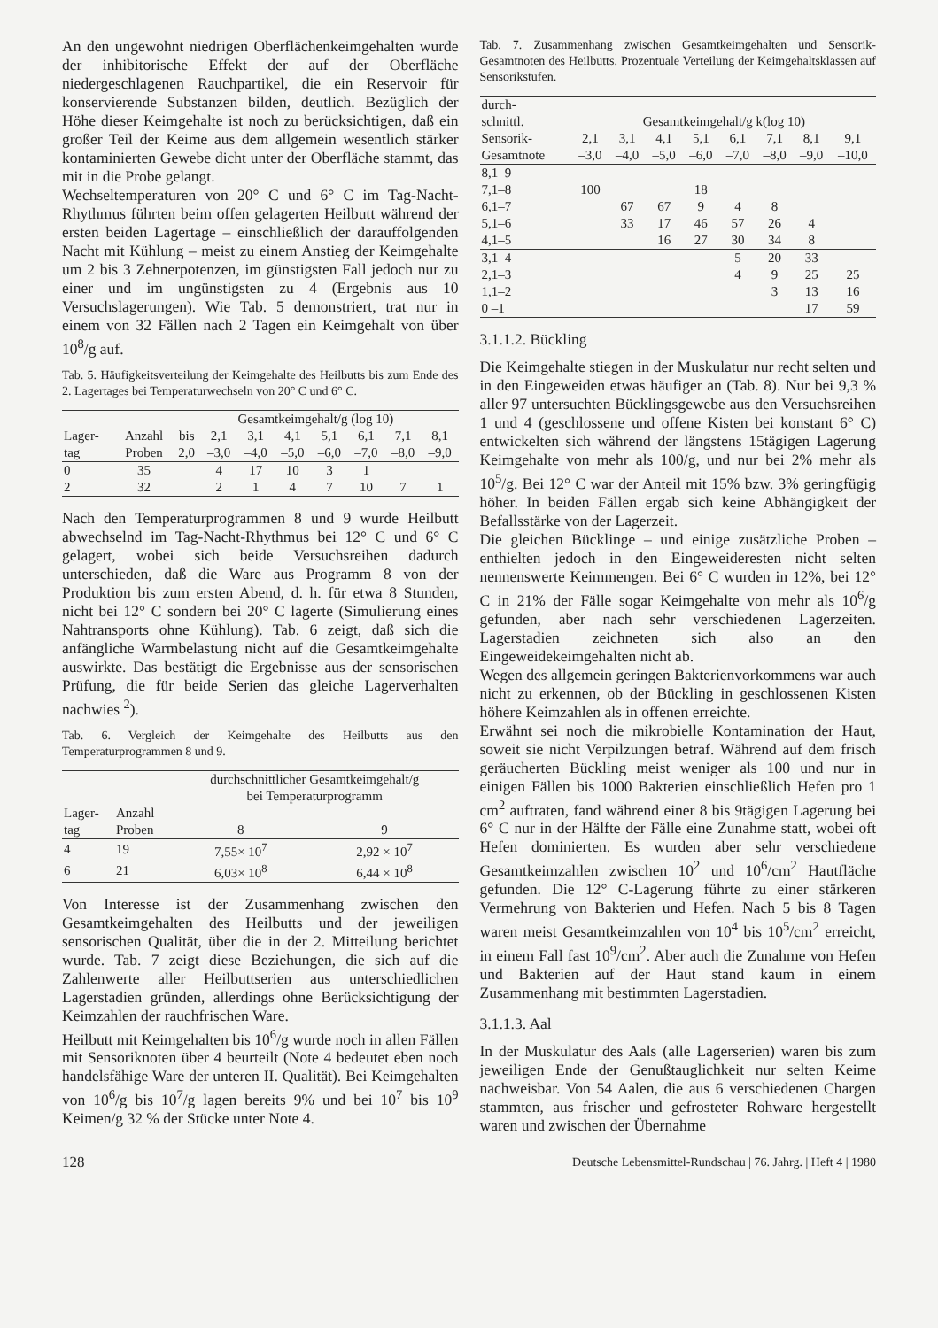An den ungewohnt niedrigen Oberflächenkeimgehalten wurde der inhibitorische Effekt der auf der Oberfläche niedergeschlagenen Rauchpartikel, die ein Reservoir für konservierende Substanzen bilden, deutlich. Bezüglich der Höhe dieser Keimgehalte ist noch zu berücksichtigen, daß ein großer Teil der Keime aus dem allgemein wesentlich stärker kontaminierten Gewebe dicht unter der Oberfläche stammt, das mit in die Probe gelangt.
Wechseltemperaturen von 20° C und 6° C im Tag-Nacht-Rhythmus führten beim offen gelagerten Heilbutt während der ersten beiden Lagertage – einschließlich der darauffolgenden Nacht mit Kühlung – meist zu einem Anstieg der Keimgehalte um 2 bis 3 Zehnerpotenzen, im günstigsten Fall jedoch nur zu einer und im ungünstigsten zu 4 (Ergebnis aus 10 Versuchslagerungen). Wie Tab. 5 demonstriert, trat nur in einem von 32 Fällen nach 2 Tagen ein Keimgehalt von über 10<sup>8</sup>/g auf.
Tab. 5. Häufigkeitsverteilung der Keimgehalte des Heilbutts bis zum Ende des 2. Lagertages bei Temperaturwechseln von 20° C und 6° C.
| | | Gesamtkeimgehalt/g (log 10) | | | | | | | |
| --- | --- | --- | --- | --- | --- | --- | --- | --- | --- |
| Lager- tag | Anzahl Proben | bis 2,0 | 2,1 –3,0 | 3,1 –4,0 | 4,1 –5,0 | 5,1 –6,0 | 6,1 –7,0 | 7,1 –8,0 | 8,1 –9,0 |
| 0 | 35 | | 4 | 17 | 10 | 3 | 1 | | |
| 2 | 32 | | 2 | 1 | 4 | 7 | 10 | 7 | 1 |
Nach den Temperaturprogrammen 8 und 9 wurde Heilbutt abwechselnd im Tag-Nacht-Rhythmus bei 12° C und 6° C gelagert, wobei sich beide Versuchsreihen dadurch unterschieden, daß die Ware aus Programm 8 von der Produktion bis zum ersten Abend, d. h. für etwa 8 Stunden, nicht bei 12° C sondern bei 20° C lagerte (Simulierung eines Nahtransports ohne Kühlung). Tab. 6 zeigt, daß sich die anfängliche Warmbelastung nicht auf die Gesamtkeimgehalte auswirkte. Das bestätigt die Ergebnisse aus der sensorischen Prüfung, die für beide Serien das gleiche Lagerverhalten nachwies <sup>2</sup>).
Tab. 6. Vergleich der Keimgehalte des Heilbutts aus den Temperaturprogrammen 8 und 9.
| | | durchschnittlicher Gesamtkeimgehalt/g bei Temperaturprogramm | |
| --- | --- | --- | --- |
| Lager- tag | Anzahl Proben | 8 | 9 |
| 4 | 19 | 7,55× 10<sup>7</sup> | 2,92 × 10<sup>7</sup> |
| 6 | 21 | 6,03× 10<sup>8</sup> | 6,44 × 10<sup>8</sup> |
Von Interesse ist der Zusammenhang zwischen den Gesamtkeimgehalten des Heilbutts und der jeweiligen sensorischen Qualität, über die in der 2. Mitteilung berichtet wurde. Tab. 7 zeigt diese Beziehungen, die sich auf die Zahlenwerte aller Heilbuttserien aus unterschiedlichen Lagerstadien gründen, allerdings ohne Berücksichtigung der Keimzahlen der rauchfrischen Ware.
Heilbutt mit Keimgehalten bis 10<sup>6</sup>/g wurde noch in allen Fällen mit Sensoriknoten über 4 beurteilt (Note 4 bedeutet eben noch handelsfähige Ware der unteren II. Qualität). Bei Keimgehalten von 10<sup>6</sup>/g bis 10<sup>7</sup>/g lagen bereits 9% und bei 10<sup>7</sup> bis 10<sup>9</sup> Keimen/g 32 % der Stücke unter Note 4.
Tab. 7. Zusammenhang zwischen Gesamtkeimgehalten und Sensorik-Gesamtnoten des Heilbutts. Prozentuale Verteilung der Keimgehaltsklassen auf Sensorikstufen.
| durch- schnittl. | Gesamtkeimgehalt/g k(log 10) | | | | | | | |
| --- | --- | --- | --- | --- | --- | --- | --- | --- |
| Sensorik- Gesamtnote | 2,1 –3,0 | 3,1 –4,0 | 4,1 –5,0 | 5,1 –6,0 | 6,1 –7,0 | 7,1 –8,0 | 8,1 –9,0 | 9,1 –10,0 |
| 8,1–9 | | | | | | | | |
| 7,1–8 | 100 | | | 18 | | | | |
| 6,1–7 | | 67 | 67 | 9 | 4 | 8 | | |
| 5,1–6 | | 33 | 17 | 46 | 57 | 26 | 4 | |
| 4,1–5 | | | 16 | 27 | 30 | 34 | 8 | |
| 3,1–4 | | | | | 5 | 20 | 33 | |
| 2,1–3 | | | | | 4 | 9 | 25 | 25 |
| 1,1–2 | | | | | | 3 | 13 | 16 |
| 0 –1 | | | | | | | 17 | 59 |
3.1.1.2. Bückling
Die Keimgehalte stiegen in der Muskulatur nur recht selten und in den Eingeweiden etwas häufiger an (Tab. 8). Nur bei 9,3 % aller 97 untersuchten Bücklingsgewebe aus den Versuchsreihen 1 und 4 (geschlossene und offene Kisten bei konstant 6° C) entwickelten sich während der längstens 15tägigen Lagerung Keimgehalte von mehr als 100/g, und nur bei 2% mehr als 10<sup>5</sup>/g. Bei 12° C war der Anteil mit 15% bzw. 3% geringfügig höher. In beiden Fällen ergab sich keine Abhängigkeit der Befallsstärke von der Lagerzeit.
Die gleichen Bücklinge – und einige zusätzliche Proben – enthielten jedoch in den Eingeweideresten nicht selten nennenswerte Keimmengen. Bei 6° C wurden in 12%, bei 12° C in 21% der Fälle sogar Keimgehalte von mehr als 10<sup>6</sup>/g gefunden, aber nach sehr verschiedenen Lagerzeiten. Lagerstadien zeichneten sich also an den Eingeweidekeimgehalten nicht ab.
Wegen des allgemein geringen Bakterienvorkommens war auch nicht zu erkennen, ob der Bückling in geschlossenen Kisten höhere Keimzahlen als in offenen erreichte.
Erwähnt sei noch die mikrobielle Kontamination der Haut, soweit sie nicht Verpilzungen betraf. Während auf dem frisch geräucherten Bückling meist weniger als 100 und nur in einigen Fällen bis 1000 Bakterien einschließlich Hefen pro 1 cm<sup>2</sup> auftraten, fand während einer 8 bis 9tägigen Lagerung bei 6° C nur in der Hälfte der Fälle eine Zunahme statt, wobei oft Hefen dominierten. Es wurden aber sehr verschiedene Gesamtkeimzahlen zwischen 10<sup>2</sup> und 10<sup>6</sup>/cm<sup>2</sup> Hautfläche gefunden. Die 12° C-Lagerung führte zu einer stärkeren Vermehrung von Bakterien und Hefen. Nach 5 bis 8 Tagen waren meist Gesamtkeimzahlen von 10<sup>4</sup> bis 10<sup>5</sup>/cm<sup>2</sup> erreicht, in einem Fall fast 10<sup>9</sup>/cm<sup>2</sup>. Aber auch die Zunahme von Hefen und Bakterien auf der Haut stand kaum in einem Zusammenhang mit bestimmten Lagerstadien.
3.1.1.3. Aal
In der Muskulatur des Aals (alle Lagerserien) waren bis zum jeweiligen Ende der Genußtauglichkeit nur selten Keime nachweisbar. Von 54 Aalen, die aus 6 verschiedenen Chargen stammten, aus frischer und gefrosteter Rohware hergestellt waren und zwischen der Übernahme
128 Deutsche Lebensmittel-Rundschau | 76. Jahrg. | Heft 4 | 1980